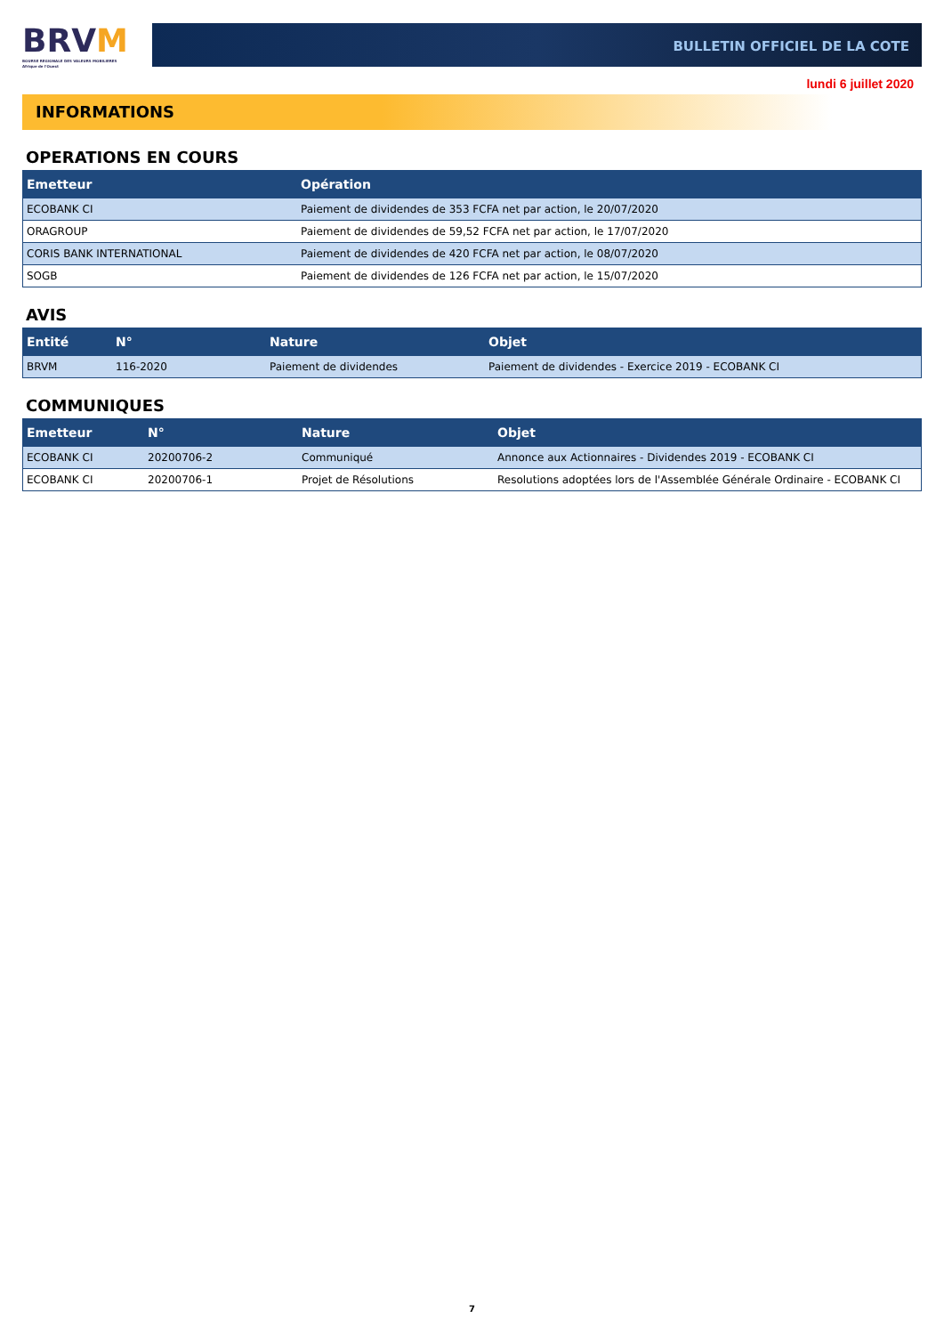BRVM
BOURSE REGIONALE DES VALEURS MOBILIERES
Afrique de l'Ouest
BULLETIN OFFICIEL DE LA COTE
lundi 6 juillet 2020
INFORMATIONS
OPERATIONS EN COURS
| Emetteur | Opération |
| --- | --- |
| ECOBANK CI | Paiement de dividendes de 353 FCFA net par action, le 20/07/2020 |
| ORAGROUP | Paiement de dividendes de 59,52 FCFA net par action, le 17/07/2020 |
| CORIS BANK INTERNATIONAL | Paiement de dividendes de 420 FCFA net par action, le 08/07/2020 |
| SOGB | Paiement de dividendes de 126 FCFA net par action, le 15/07/2020 |
AVIS
| Entité | N° | Nature | Objet |
| --- | --- | --- | --- |
| BRVM | 116-2020 | Paiement de dividendes | Paiement de dividendes - Exercice 2019 - ECOBANK CI |
COMMUNIQUES
| Emetteur | N° | Nature | Objet |
| --- | --- | --- | --- |
| ECOBANK CI | 20200706-2 | Communiqué | Annonce aux Actionnaires - Dividendes 2019 - ECOBANK CI |
| ECOBANK CI | 20200706-1 | Projet de Résolutions | Resolutions adoptées lors de l'Assemblée Générale Ordinaire - ECOBANK CI |
7